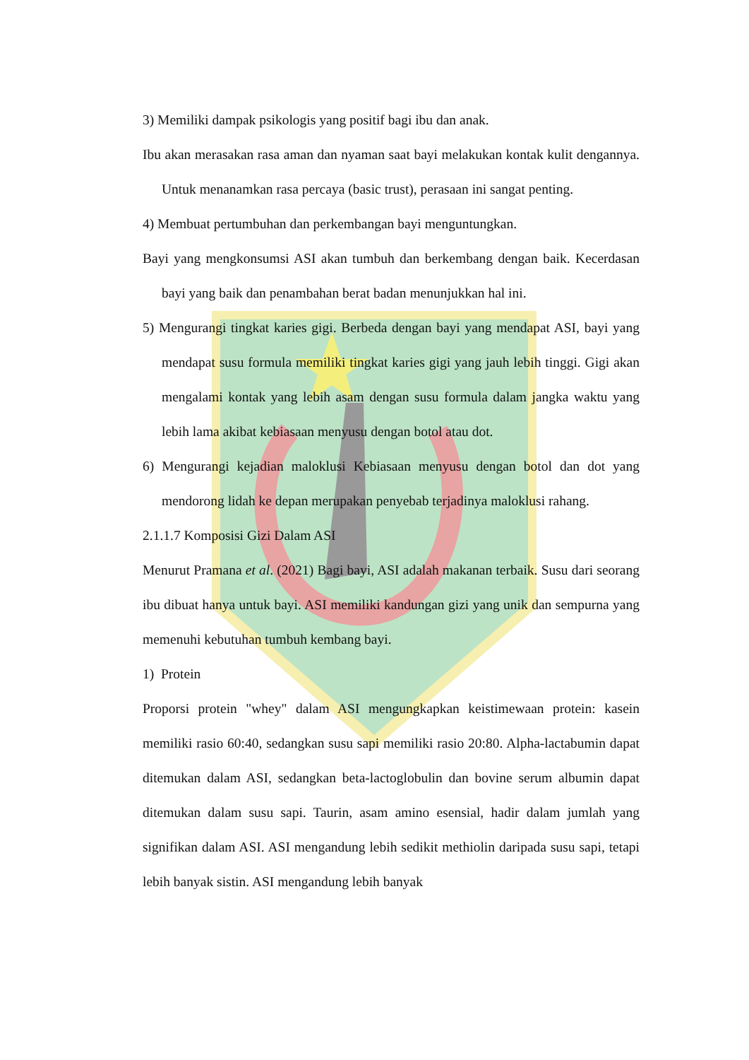3) Memiliki dampak psikologis yang positif bagi ibu dan anak.
Ibu akan merasakan rasa aman dan nyaman saat bayi melakukan kontak kulit dengannya. Untuk menanamkan rasa percaya (basic trust), perasaan ini sangat penting.
4) Membuat pertumbuhan dan perkembangan bayi menguntungkan.
Bayi yang mengkonsumsi ASI akan tumbuh dan berkembang dengan baik. Kecerdasan bayi yang baik dan penambahan berat badan menunjukkan hal ini.
5) Mengurangi tingkat karies gigi. Berbeda dengan bayi yang mendapat ASI, bayi yang mendapat susu formula memiliki tingkat karies gigi yang jauh lebih tinggi. Gigi akan mengalami kontak yang lebih asam dengan susu formula dalam jangka waktu yang lebih lama akibat kebiasaan menyusu dengan botol atau dot.
6) Mengurangi kejadian maloklusi Kebiasaan menyusu dengan botol dan dot yang mendorong lidah ke depan merupakan penyebab terjadinya maloklusi rahang.
2.1.1.7 Komposisi Gizi Dalam ASI
Menurut Pramana et al. (2021) Bagi bayi, ASI adalah makanan terbaik. Susu dari seorang ibu dibuat hanya untuk bayi. ASI memiliki kandungan gizi yang unik dan sempurna yang memenuhi kebutuhan tumbuh kembang bayi.
1) Protein
Proporsi protein "whey" dalam ASI mengungkapkan keistimewaan protein: kasein memiliki rasio 60:40, sedangkan susu sapi memiliki rasio 20:80. Alpha-lactabumin dapat ditemukan dalam ASI, sedangkan beta-lactoglobulin dan bovine serum albumin dapat ditemukan dalam susu sapi. Taurin, asam amino esensial, hadir dalam jumlah yang signifikan dalam ASI. ASI mengandung lebih sedikit methiolin daripada susu sapi, tetapi lebih banyak sistin. ASI mengandung lebih banyak